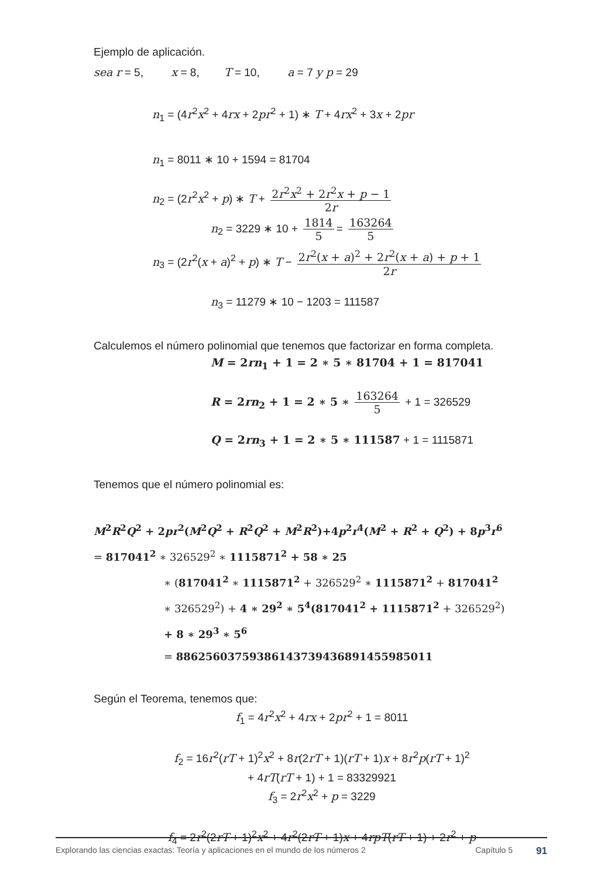Ejemplo de aplicación.
sea r = 5, x = 8, T = 10, a = 7 y p = 29
n<sub>1</sub> = (4r<sup>2</sup>x<sup>2</sup> + 4rx + 2pr<sup>2</sup> + 1) ∗ T + 4rx<sup>2</sup> + 3x + 2pr
n<sub>1</sub> = 8011 ∗ 10 + 1594 = 81704
n<sub>2</sub> = (2r<sup>2</sup>x<sup>2</sup> + p) ∗ T + 2r<sup>2</sup>x<sup>2</sup> + 2r<sup>2</sup>x + p − 1 2r
n<sub>2</sub> = 3229 ∗ 10 + 1814 5 = 163264 5
n<sub>3</sub> = (2r<sup>2</sup>(x + a)<sup>2</sup> + p) ∗ T − 2r<sup>2</sup>(x + a)<sup>2</sup> + 2r<sup>2</sup>(x + a) + p + 1 2r
n<sub>3</sub> = 11279 ∗ 10 − 1203 = 111587
Calculemos el número polinomial que tenemos que factorizar en forma completa.
M = 2rn<sub>1</sub> + 1 = 2 ∗ 5 ∗ 81704 + 1 = 817041
R = 2rn<sub>2</sub> + 1 = 2 ∗ 5 ∗ 163264 5 + 1 = 326529
Q = 2rn<sub>3</sub> + 1 = 2 ∗ 5 ∗ 111587 + 1 = 1115871
Tenemos que el número polinomial es:
M<sup>2</sup>R<sup>2</sup>Q<sup>2</sup> + 2pr<sup>2</sup>(M<sup>2</sup>Q<sup>2</sup> + R<sup>2</sup>Q<sup>2</sup> + M<sup>2</sup>R<sup>2</sup>)+4p<sup>2</sup>r<sup>4</sup>(M<sup>2</sup> + R<sup>2</sup> + Q<sup>2</sup>) + 8p<sup>3</sup>r<sup>6</sup>
= 817041<sup>2</sup> ∗ 326529<sup>2</sup> ∗ 1115871<sup>2</sup> + 58 ∗ 25
∗ (817041<sup>2</sup> ∗ 1115871<sup>2</sup> + 326529<sup>2</sup> ∗ 1115871<sup>2</sup> + 817041<sup>2</sup>
∗ 326529<sup>2</sup>) + 4 ∗ 29<sup>2</sup> ∗ 5<sup>4</sup>(817041<sup>2</sup> + 1115871<sup>2</sup> + 326529<sup>2</sup>)
+ 8 ∗ 29<sup>3</sup> ∗ 5<sup>6</sup>
= 886256037593861437394368914559850​11
Según el Teorema, tenemos que:
f<sub>1</sub> = 4r<sup>2</sup>x<sup>2</sup> + 4rx + 2pr<sup>2</sup> + 1 = 8011
f<sub>2</sub> = 16r<sup>2</sup>(rT + 1)<sup>2</sup>x<sup>2</sup> + 8r(2rT + 1)(rT + 1)x + 8r<sup>2</sup>p(rT + 1)<sup>2</sup>
+ 4rT(rT + 1) + 1 = 83329921
f<sub>3</sub> = 2r<sup>2</sup>x<sup>2</sup> + p = 3229
f<sub>4</sub> = 2r<sup>2</sup>(2rT + 1)<sup>2</sup>x<sup>2</sup> + 4r<sup>2</sup>(2rT + 1)x + 4rpT(rT + 1) + 2r<sup>2</sup> + p
Explorando las ciencias exactas: Teoría y aplicaciones en el mundo de los números 2 Capítulo 5 91